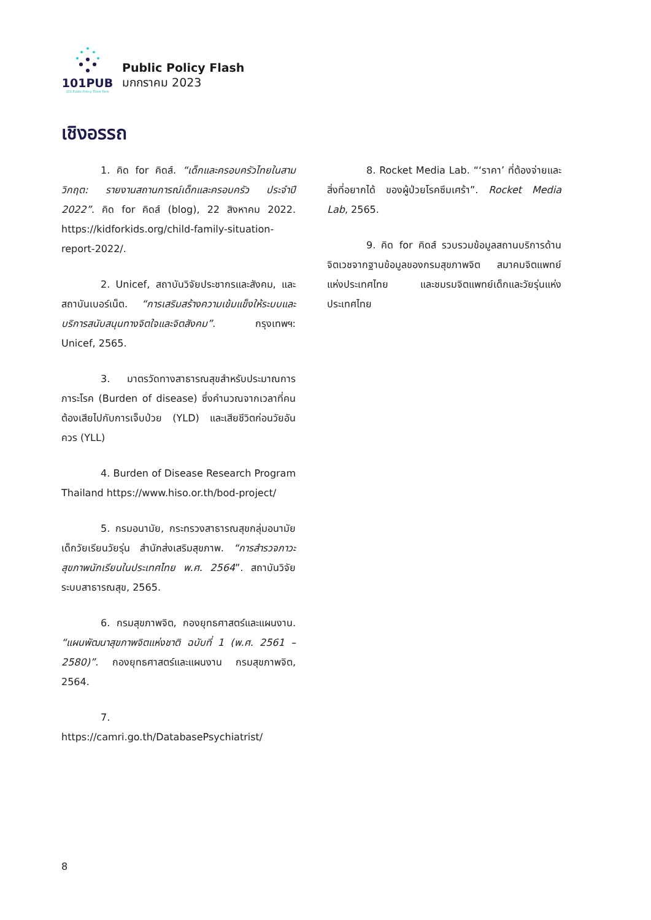101PUB
101 Public Policy Think Tank
Public Policy Flash
มกกราคม 2023
เชิงอรรถ
1. คิด for คิดส์. “เด็กและครอบครัวไทยในสามวิกฤต: รายงานสถานการณ์เด็กและครอบครัว ประจำปี 2022”. คิด for คิดส์ (blog), 22 สิงหาคม 2022. https://kidforkids.org/child-family-situation-report-2022/.
2. Unicef, สถาบันวิจัยประชากรและสังคม, และสถาบันเบอร์เน็ต. “การเสริมสร้างความเข้มแข็งให้ระบบและบริการสนับสนุนทางจิตใจและจิตสังคม”. กรุงเทพฯ: Unicef, 2565.
3. มาตรวัดทางสาธารณสุขสำหรับประมาณการภาระโรค (Burden of disease) ซึ่งคำนวณจากเวลาที่คนต้องเสียไปกับการเจ็บป่วย (YLD) และเสียชีวิตก่อนวัยอันควร (YLL)
4. Burden of Disease Research Program Thailand https://www.hiso.or.th/bod-project/
5. กรมอนามัย, กระทรวงสาธารณสุขกลุ่มอนามัยเด็กวัยเรียนวัยรุ่น สำนักส่งเสริมสุขภาพ. “การสำรวจภาวะสุขภาพนักเรียนในประเทศไทย พ.ศ. 2564”. สถาบันวิจัยระบบสาธารณสุข, 2565.
6. กรมสุขภาพจิต, กองยุทธศาสตร์และแผนงาน. “แผนพัฒนาสุขภาพจิตแห่งชาติ ฉบับที่ 1 (พ.ศ. 2561 – 2580)”. กองยุทธศาสตร์และแผนงาน กรมสุขภาพจิต, 2564.
7. https://camri.go.th/DatabasePsychiatrist/
8. Rocket Media Lab. “‘ราคา’ ที่ต้องจ่ายและสิ่งที่อยากได้ ของผู้ป่วยโรคซึมเศร้า”. Rocket Media Lab, 2565.
9. คิด for คิดส์ รวบรวมข้อมูลสถานบริการด้านจิตเวชจากฐานข้อมูลของกรมสุขภาพจิต สมาคมจิตแพทย์แห่งประเทศไทย และชมรมจิตแพทย์เด็กและวัยรุ่นแห่งประเทศไทย
8